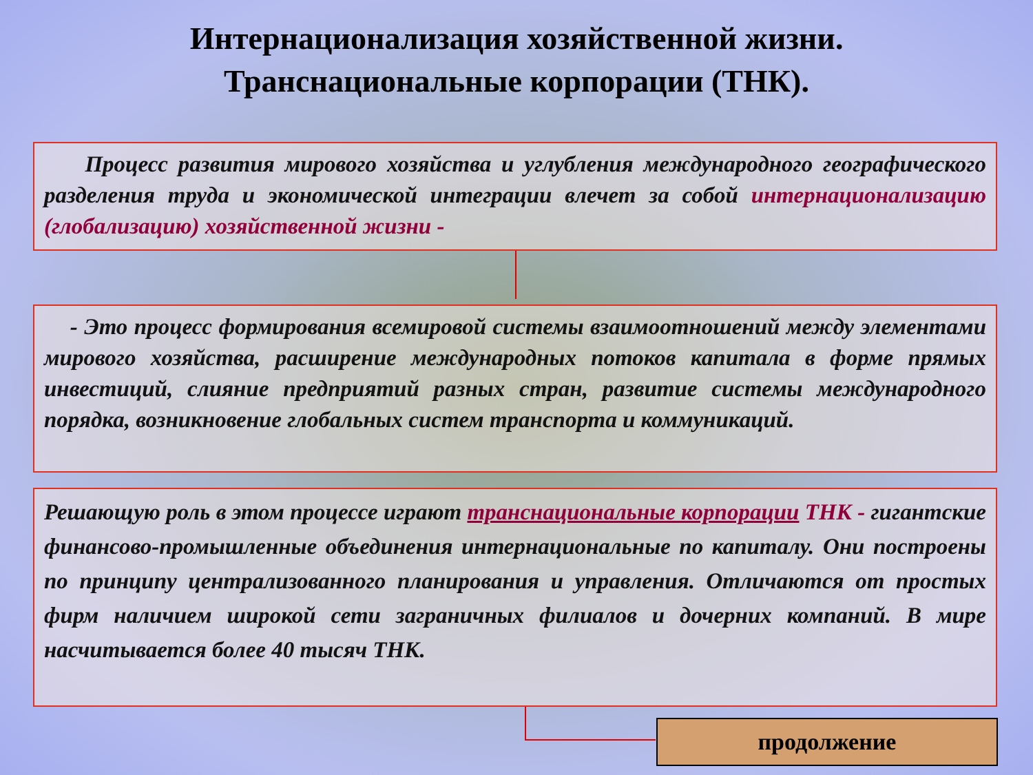Интернационализация хозяйственной жизни.
Транснациональные корпорации (ТНК).
Процесс развития мирового хозяйства и углубления международного географического разделения труда и экономической интеграции влечет за собой интернационализацию (глобализацию) хозяйственной жизни -
- Это процесс формирования всемировой системы взаимоотношений между элементами мирового хозяйства, расширение международных потоков капитала в форме прямых инвестиций, слияние предприятий разных стран, развитие системы международного порядка, возникновение глобальных систем транспорта и коммуникаций.
Решающую роль в этом процессе играют транснациональные корпорации ТНК - гигантские финансово-промышленные объединения интернациональные по капиталу. Они построены по принципу централизованного планирования и управления. Отличаются от простых фирм наличием широкой сети заграничных филиалов и дочерних компаний. В мире насчитывается более 40 тысяч ТНК.
продолжение